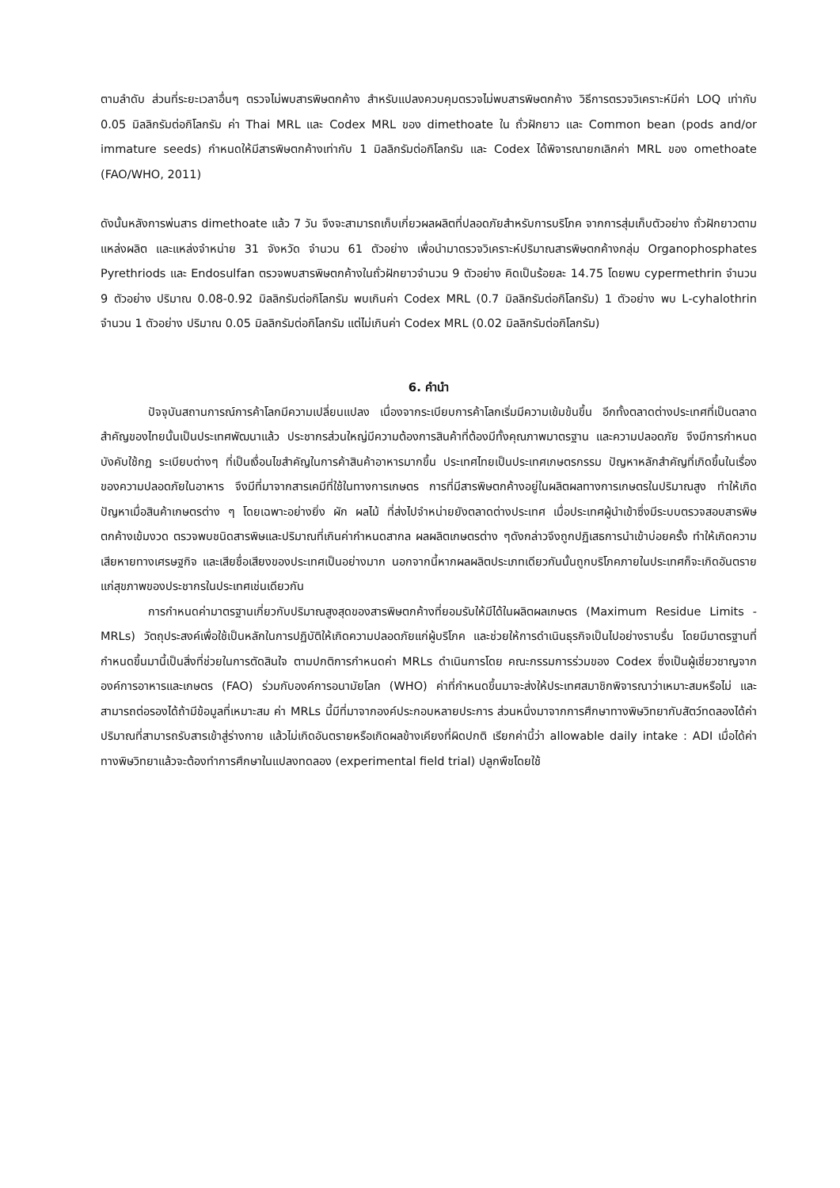ตามลำดับ ส่วนที่ระยะเวลาอื่นๆ ตรวจไม่พบสารพิษตกค้าง สำหรับแปลงควบคุมตรวจไม่พบสารพิษตกค้าง วิธีการตรวจวิเคราะห์มีค่า LOQ เท่ากับ 0.05 มิลลิกรัมต่อกิโลกรัม ค่า Thai MRL และ Codex MRL ของ dimethoate ใน ถั่วฝักยาว และ Common bean (pods and/or immature seeds) กำหนดให้มีสารพิษตกค้างเท่ากับ 1 มิลลิกรัมต่อกิโลกรัม และ Codex ได้พิจารณายกเลิกค่า MRL ของ omethoate (FAO/WHO, 2011)
ดังนั้นหลังการพ่นสาร dimethoate แล้ว 7 วัน จึงจะสามารถเก็บเกี่ยวผลผลิตที่ปลอดภัยสำหรับการบริโภค จากการสุ่มเก็บตัวอย่าง ถั่วฝักยาวตามแหล่งผลิต และแหล่งจำหน่าย 31 จังหวัด จำนวน 61 ตัวอย่าง เพื่อนำมาตรวจวิเคราะห์ปริมาณสารพิษตกค้างกลุ่ม Organophosphates Pyrethriods และ Endosulfan ตรวจพบสารพิษตกค้างในถั่วฝักยาวจำนวน 9 ตัวอย่าง คิดเป็นร้อยละ 14.75 โดยพบ cypermethrin จำนวน 9 ตัวอย่าง ปริมาณ 0.08-0.92 มิลลิกรัมต่อกิโลกรัม พบเกินค่า Codex MRL (0.7 มิลลิกรัมต่อกิโลกรัม) 1 ตัวอย่าง พบ L-cyhalothrin จำนวน 1 ตัวอย่าง ปริมาณ 0.05 มิลลิกรัมต่อกิโลกรัม แต่ไม่เกินค่า Codex MRL (0.02 มิลลิกรัมต่อกิโลกรัม)
6. คำนำ
ปัจจุบันสถานการณ์การค้าโลกมีความเปลี่ยนแปลง เนื่องจากระเบียบการค้าโลกเริ่มมีความเข้มข้นขึ้น อีกทั้งตลาดต่างประเทศที่เป็นตลาดสำคัญของไทยนั้นเป็นประเทศพัฒนาแล้ว ประชากรส่วนใหญ่มีความต้องการสินค้าที่ต้องมีทั้งคุณภาพมาตรฐาน และความปลอดภัย จึงมีการกำหนดบังคับใช้กฎ ระเบียบต่างๆ ที่เป็นเงื่อนไขสำคัญในการค้าสินค้าอาหารมากขึ้น ประเทศไทยเป็นประเทศเกษตรกรรม ปัญหาหลักสำคัญที่เกิดขึ้นในเรื่องของความปลอดภัยในอาหาร จึงมีที่มาจากสารเคมีที่ใช้ในทางการเกษตร การที่มีสารพิษตกค้างอยู่ในผลิตผลทางการเกษตรในปริมาณสูง ทำให้เกิดปัญหาเมื่อสินค้าเกษตรต่าง ๆ โดยเฉพาะอย่างยิ่ง ผัก ผลไม้ ที่ส่งไปจำหน่ายยังตลาดต่างประเทศ เมื่อประเทศผู้นำเข้าซึ่งมีระบบตรวจสอบสารพิษตกค้างเข้มงวด ตรวจพบชนิดสารพิษและปริมาณที่เกินค่ากำหนดสากล ผลผลิตเกษตรต่าง ๆดังกล่าวจึงถูกปฏิเสธการนำเข้าบ่อยครั้ง ทำให้เกิดความเสียหายทางเศรษฐกิจ และเสียชื่อเสียงของประเทศเป็นอย่างมาก นอกจากนี้หากผลผลิตประเภทเดียวกันนั้นถูกบริโภคภายในประเทศก็จะเกิดอันตรายแก่สุขภาพของประชากรในประเทศเช่นเดียวกัน
การกำหนดค่ามาตรฐานเกี่ยวกับปริมาณสูงสุดของสารพิษตกค้างที่ยอมรับให้มีได้ในผลิตผลเกษตร (Maximum Residue Limits - MRLs) วัตถุประสงค์เพื่อใช้เป็นหลักในการปฏิบัติให้เกิดความปลอดภัยแก่ผู้บริโภค และช่วยให้การดำเนินธุรกิจเป็นไปอย่างราบรื่น โดยมีมาตรฐานที่กำหนดขึ้นมานี้เป็นสิ่งที่ช่วยในการตัดสินใจ ตามปกติการกำหนดค่า MRLs ดำเนินการโดย คณะกรรมการร่วมของ Codex ซึ่งเป็นผู้เชี่ยวชาญจากองค์การอาหารและเกษตร (FAO) ร่วมกับองค์การอนามัยโลก (WHO) ค่าที่กำหนดขึ้นมาจะส่งให้ประเทศสมาชิกพิจารณาว่าเหมาะสมหรือไม่ และสามารถต่อรองได้ถ้ามีข้อมูลที่เหมาะสม ค่า MRLs นี้มีที่มาจากองค์ประกอบหลายประการ ส่วนหนึ่งมาจากการศึกษาทางพิษวิทยากับสัตว์ทดลองได้ค่าปริมาณที่สามารถรับสารเข้าสู่ร่างกาย แล้วไม่เกิดอันตรายหรือเกิดผลข้างเคียงที่ผิดปกติ เรียกค่านี้ว่า allowable daily intake : ADI เมื่อได้ค่าทางพิษวิทยาแล้วจะต้องทำการศึกษาในแปลงทดลอง (experimental field trial) ปลูกพืชโดยใช้